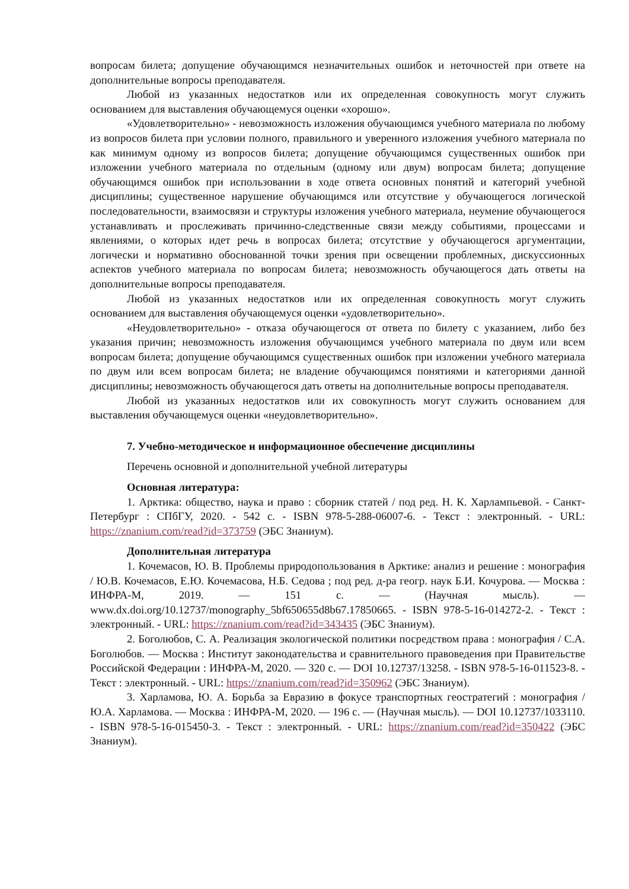вопросам билета; допущение обучающимся незначительных ошибок и неточностей при ответе на дополнительные вопросы преподавателя.
Любой из указанных недостатков или их определенная совокупность могут служить основанием для выставления обучающемуся оценки «хорошо».
«Удовлетворительно» - невозможность изложения обучающимся учебного материала по любому из вопросов билета при условии полного, правильного и уверенного изложения учебного материала по как минимум одному из вопросов билета; допущение обучающимся существенных ошибок при изложении учебного материала по отдельным (одному или двум) вопросам билета; допущение обучающимся ошибок при использовании в ходе ответа основных понятий и категорий учебной дисциплины; существенное нарушение обучающимся или отсутствие у обучающегося логической последовательности, взаимосвязи и структуры изложения учебного материала, неумение обучающегося устанавливать и прослеживать причинно-следственные связи между событиями, процессами и явлениями, о которых идет речь в вопросах билета; отсутствие у обучающегося аргументации, логически и нормативно обоснованной точки зрения при освещении проблемных, дискуссионных аспектов учебного материала по вопросам билета; невозможность обучающегося дать ответы на дополнительные вопросы преподавателя.
Любой из указанных недостатков или их определенная совокупность могут служить основанием для выставления обучающемуся оценки «удовлетворительно».
«Неудовлетворительно» - отказа обучающегося от ответа по билету с указанием, либо без указания причин; невозможность изложения обучающимся учебного материала по двум или всем вопросам билета; допущение обучающимся существенных ошибок при изложении учебного материала по двум или всем вопросам билета; не владение обучающимся понятиями и категориями данной дисциплины; невозможность обучающегося дать ответы на дополнительные вопросы преподавателя.
Любой из указанных недостатков или их совокупность могут служить основанием для выставления обучающемуся оценки «неудовлетворительно».
7. Учебно-методическое и информационное обеспечение дисциплины
Перечень основной и дополнительной учебной литературы
Основная литература:
1. Арктика: общество, наука и право : сборник статей / под ред. Н. К. Харлампьевой. - Санкт-Петербург : СПбГУ, 2020. - 542 с. - ISBN 978-5-288-06007-6. - Текст : электронный. - URL: https://znanium.com/read?id=373759 (ЭБС Знаниум).
Дополнительная литература
1. Кочемасов, Ю. В. Проблемы природопользования в Арктике: анализ и решение : монография / Ю.В. Кочемасов, Е.Ю. Кочемасова, Н.Б. Седова ; под ред. д-ра геогр. наук Б.И. Кочурова. — Москва : ИНФРА-М, 2019. — 151 с. — (Научная мысль). — www.dx.doi.org/10.12737/monography_5bf650655d8b67.17850665. - ISBN 978-5-16-014272-2. - Текст : электронный. - URL: https://znanium.com/read?id=343435 (ЭБС Знаниум).
2. Боголюбов, С. А. Реализация экологической политики посредством права : монография / С.А. Боголюбов. — Москва : Институт законодательства и сравнительного правоведения при Правительстве Российской Федерации : ИНФРА-М, 2020. — 320 с. — DOI 10.12737/13258. - ISBN 978-5-16-011523-8. - Текст : электронный. - URL: https://znanium.com/read?id=350962 (ЭБС Знаниум).
3. Харламова, Ю. А. Борьба за Евразию в фокусе транспортных геостратегий : монография / Ю.А. Харламова. — Москва : ИНФРА-М, 2020. — 196 с. — (Научная мысль). — DOI 10.12737/1033110. - ISBN 978-5-16-015450-3. - Текст : электронный. - URL: https://znanium.com/read?id=350422 (ЭБС Знаниум).